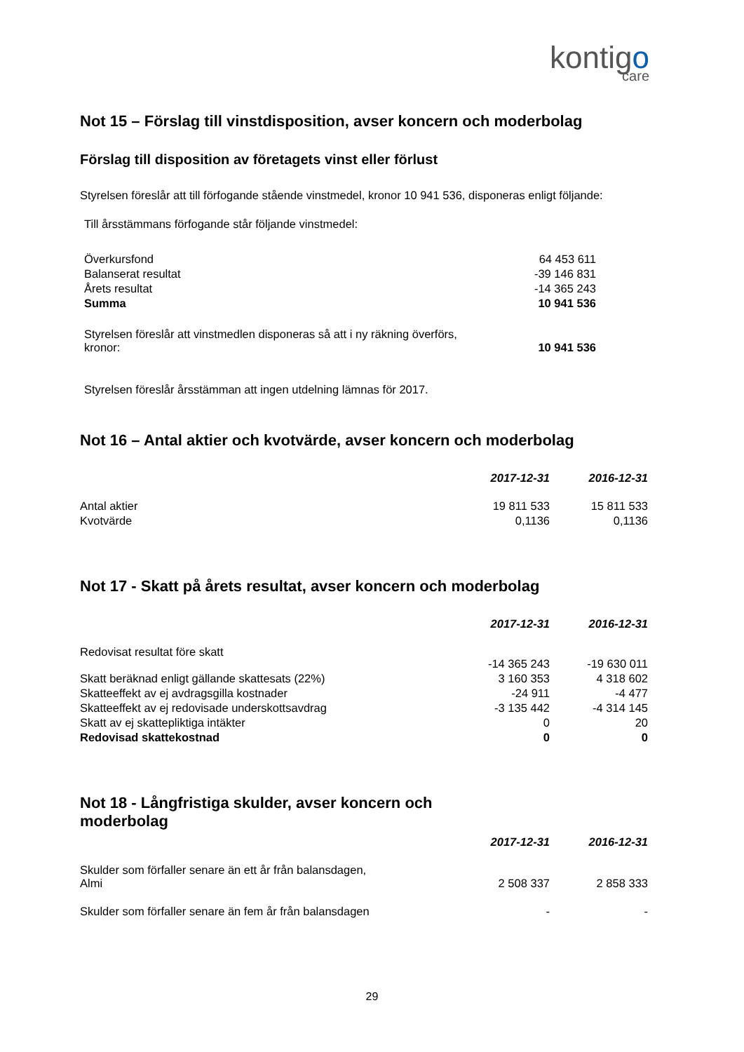kontigo
care
Not 15 – Förslag till vinstdisposition, avser koncern och moderbolag
Förslag till disposition av företagets vinst eller förlust
Styrelsen föreslår att till förfogande stående vinstmedel, kronor 10 941 536, disponeras enligt följande:
Till årsstämmans förfogande står följande vinstmedel:
| Överkursfond | 64 453 611 |
| Balanserat resultat | -39 146 831 |
| Årets resultat | -14 365 243 |
| Summa | 10 941 536 |
| Styrelsen föreslår att vinstmedlen disponeras så att i ny räkning överförs, kronor: | 10 941 536 |
Styrelsen föreslår årsstämman att ingen utdelning lämnas för 2017.
Not 16 – Antal aktier och kvotvärde, avser koncern och moderbolag
| | 2017-12-31 | 2016-12-31 |
| Antal aktier | 19 811 533 | 15 811 533 |
| Kvotvärde | 0,1136 | 0,1136 |
Not 17 - Skatt på årets resultat, avser koncern och moderbolag
| | 2017-12-31 | 2016-12-31 |
| Redovisat resultat före skatt | -14 365 243 | -19 630 011 |
| Skatt beräknad enligt gällande skattesats (22%) | 3 160 353 | 4 318 602 |
| Skatteeffekt av ej avdragsgilla kostnader | -24 911 | -4 477 |
| Skatteeffekt av ej redovisade underskottsavdrag | -3 135 442 | -4 314 145 |
| Skatt av ej skattepliktiga intäkter | 0 | 20 |
| Redovisad skattekostnad | 0 | 0 |
Not 18 - Långfristiga skulder, avser koncern och
moderbolag
| | 2017-12-31 | 2016-12-31 |
| Skulder som förfaller senare än ett år från balansdagen, Almi | 2 508 337 | 2 858 333 |
| Skulder som förfaller senare än fem år från balansdagen | - | - |
29